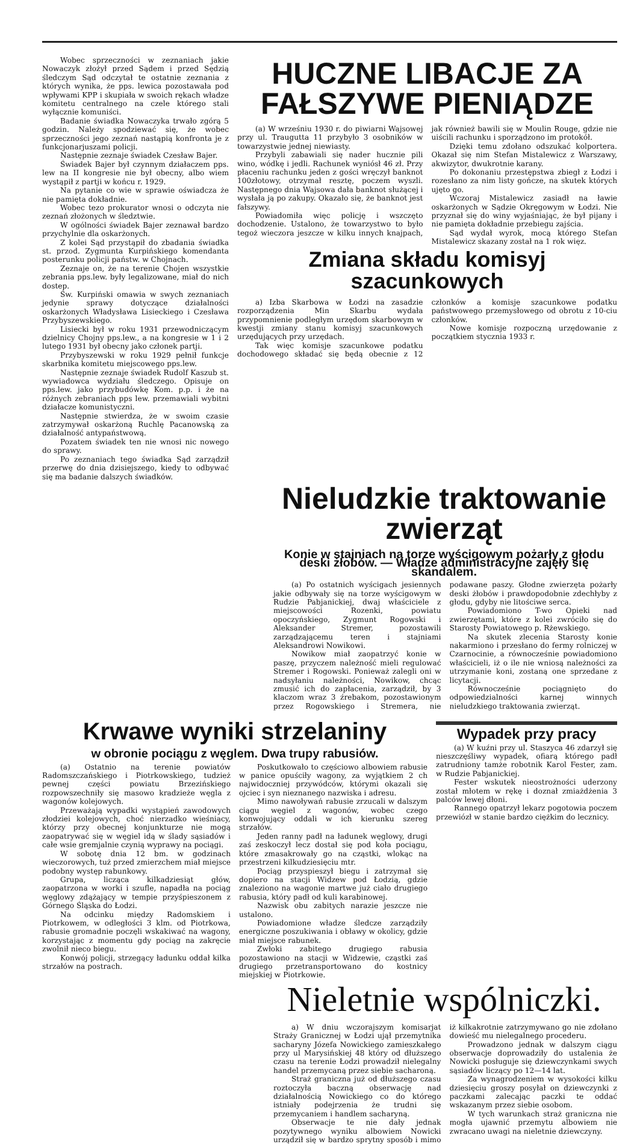Wobec sprzeczności w zeznaniach jakie Nowaczyk złożył przed Sądem i przed Sędzią śledczym Sąd odczytał te ostatnie zeznania z których wynika, że pps. lewica pozostawała pod wpływami KPP i skupiała w swoich rękach władze komitetu centralnego na czele którego stali wyłącznie komuniści.
Badanie świadka Nowaczyka trwało zgórą 5 godzin. Należy spodziewać się, że wobec sprzeczności jego zeznań nastąpią konfronta je z funkcjonarjuszami policji.
Następnie zeznaje świadek Czesław Bajer.
Świadek Bajer był czynnym działaczem pps. lew na II kongresie nie był obecny, albo wiem wystąpił z partji w końcu r. 1929.
Na pytanie co wie w sprawie oświadcza że nie pamięta dokładnie.
Wobec tezo prokurator wnosi o odczyta nie zeznań złożonych w śledztwie.
W ogólności świadek Bajer zeznawał bardzo przychylnie dla oskarżonych.
Z kolei Sąd przystąpił do zbadania świadka st. przod. Zygmunta Kurpińskiego komendanta posterunku policji państw. w Chojnach.
Zeznaje on, że na terenie Chojen wszystkie zebrania pps.lew. były legalizowane, miał do nich dostep.
Św. Kurpiński omawia w swych zeznaniach jedynie sprawy dotyczące działalności oskarżonych Władysława Lisieckiego i Czesława Przybyszewskiego.
Lisiecki był w roku 1931 przewodniczącym dzielnicy Chojny pps.lew., a na kongresie w 1 i 2 lutego 1931 był obecny jako członek partji.
Przybyszewski w roku 1929 pełnił funkcje skarbnika komitetu miejscowego pps.lew.
Następnie zeznaje świadek Rudolf Kaszub st. wywiadowca wydziału śledczego. Opisuje on pps.lew. jako przybudówkę Kom. p.p. i że na różnych zebraniach pps lew. przemawiali wybitni działacze komunistyczni.
Następnie stwierdza, że w swoim czasie zatrzymywał oskarżoną Ruchlę Pacanowską za działalność antypaństwową.
Pozatem świadek ten nie wnosi nic nowego do sprawy.
Po zeznaniach tego świadka Sąd zarządził przerwę do dnia dzisiejszego, kiedy to odbywać się ma badanie dalszych świadków.
HUCZNE LIBACJE ZA FAŁSZYWE PIENIĄDZE
(a) W wrześniu 1930 r. do piwiarni Wajsowej przy ul. Traugutta 11 przybyło 3 osobników w towarzystwie jednej niewiasty.
Przybyli zabawiali się nader hucznie pili wino, wódkę i jedli. Rachunek wyniósł 46 zł. Przy płaceniu rachunku jeden z gości wręczył banknot 100złotowy, otrzymał resztę, poczem wyszli. Następnego dnia Wajsowa dała banknot służącej i wysłała ją po zakupy. Okazało się, że banknot jest fałszywy.
Powiadomiła więc policję i wszczęto dochodzenie. Ustalono, że towarzystwo to było tegoż wieczora jeszcze w kilku innych knajpach, jak również bawili się w Moulin Rouge, gdzie nie uiścili rachunku i sporządzono im protokół.
Dzięki temu zdołano odszukać kolportera. Okazał się nim Stefan Mistalewicz z Warszawy, akwizytor, dwukrotnie karany.
Po dokonaniu przestępstwa zbiegł z Łodzi i rozesłano za nim listy gończe, na skutek których ujęto go.
Wczoraj Mistalewicz zasiadł na ławie oskarżonych w Sądzie Okręgowym w Łodzi. Nie przyznał się do winy wyjaśniając, że był pijany i nie pamięta dokładnie przebiegu zajścia.
Sąd wydał wyrok, mocą którego Stefan Mistalewicz skazany został na 1 rok więz.
Zmiana składu komisyj szacunkowych
a) Izba Skarbowa w Łodzi na zasadzie rozporządzenia Min Skarbu wydała przypomnienie podległym urzędom skarbowym w kwestji zmiany stanu komisyj szacunkowych urzędujących przy urzędach.
Tak więc komisje szacunkowe podatku dochodowego składać się będą obecnie z 12 członków a komisje szacunkowe podatku państwowego przemysłowego od obrotu z 10-ciu członków.
Nowe komisje rozpoczną urzędowanie z początkiem stycznia 1933 r.
Nieludzkie traktowanie zwierząt
Konie w stajniach na torze wyścigowym pożarły z głodu deski żłobów. — Władze administracyjne zajęły się skandalem.
(a) Po ostatnich wyścigach jesiennych jakie odbywały się na torze wyścigowym w Rudzie Pabjanickiej, dwaj właściciele z miejscowości Rozenki, powiatu opoczyńskiego, Zygmunt Rogowski i Aleksander Stremer, pozostawili zarządzającemu teren i stajniami Aleksandrowi Nowikowi.
Nowikow miał zaopatrzyć konie w paszę, przyczem należność mieli regulować Stremer i Rogowski. Ponieważ zalegli oni w nadsyłaniu należności, Nowikow, chcąc zmusić ich do zapłacenia, zarządził, by 3 klaczom wraz 3 źrebakom, pozostawionym przez Rogowskiego i Stremera, nie podawane paszy. Głodne zwierzęta pożarły deski żłobów i prawdopodobnie zdechłyby z głodu, gdyby nie litościwe serca.
Powiadomiono T-wo Opieki nad zwierzętami, które z kolei zwróciło się do Starosty Powiatowego p. Rżewskiego.
Na skutek zlecenia Starosty konie nakarmiono i przesłano do fermy rolniczej w Czarnocinie, a równocześnie powiadomiono właścicieli, iż o ile nie wniosą należności za utrzymanie koni, zostaną one sprzedane z licytacji.
Równocześnie pociągnięto do odpowiedzialności karnej winnych nieludzkiego traktowania zwierząt.
Krwawe wyniki strzelaniny
w obronie pociągu z węglem. Dwa trupy rabusiów.
(a) Ostatnio na terenie powiatów Radomszczańskiego i Piotrkowskiego, tudzież pewnej części powiatu Brzezińskiego rozpowszechniły się masowo kradzieże węgla z wagonów kolejowych.
Przeważają wypadki wystąpień zawodowych złodziei kolejowych, choć nierzadko wieśniacy, którzy przy obecnej konjunkturze nie mogą zaopatrywać się w węgiel idą w ślady sąsiadów i całe wsie gremjalnie czynią wyprawy na pociągi.
W sobotę dnia 12 bm. w godzinach wieczorowych, tuż przed zmierzchem miał miejsce podobny występ rabunkowy.
Grupa, licząca kilkadziesiąt głów, zaopatrzona w worki i szufle, napadła na pociąg węglowy zdążający w tempie przyśpieszonem z Górnego Śląska do Łodzi.
Na odcinku między Radomskiem i Piotrkowem, w odległości 3 klm. od Piotrkowa, rabusie gromadnie poczęli wskakiwać na wagony, korzystając z momentu gdy pociąg na zakręcie zwolnił nieco biegu.
Konwój policji, strzegący ładunku oddał kilka strzałów na postrach.
Poskutkowało to częściowo albowiem rabusie w panice opuściły wagony, za wyjątkiem 2 ch najwidoczniej przywódców, którymi okazali się ojciec i syn nieznanego nazwiska i adresu.
Mimo nawoływań rabusie zrzucali w dalszym ciągu węgiel z wagonów, wobec czego konwojujący oddali w ich kierunku szereg strzałów.
Jeden ranny padł na ładunek węglowy, drugi zaś zeskoczył lecz dostał się pod koła pociągu, które zmasakrowały go na cząstki, wlokąc na przestrzeni kilkudziesięciu mtr.
Pociąg przyspieszył biegu i zatrzymał się dopiero na stacji Widzew pod Łodzią, gdzie znaleziono na wagonie martwe już ciało drugiego rabusia, który padł od kuli karabinowej.
Nazwisk obu zabitych narazie jeszcze nie ustalono.
Powiadomione władze śledcze zarządziły energiczne poszukiwania i obławy w okolicy, gdzie miał miejsce rabunek.
Zwłoki zabitego drugiego rabusia pozostawiono na stacji w Widzewie, cząstki zaś drugiego przetransportowano do kostnicy miejskiej w Piotrkowie.
Wypadek przy pracy
(a) W kuźni przy ul. Staszyca 46 zdarzył się nieszczęśliwy wypadek, ofiarą którego padł zatrudniony tamże robotnik Karol Fester, zam. w Rudzie Pabjanickiej.
Fester wskutek nieostrożności uderzony został młotem w rękę i doznał zmiażdżenia 3 palców lewej dłoni.
Rannego opatrzył lekarz pogotowia poczem przewiózł w stanie bardzo ciężkim do lecznicy.
Nieletnie wspólniczki.
a) W dniu wczorajszym komisarjat Straży Granicznej w Łodzi ujął przemytnika sacharyny Józefa Nowickiego zamieszkałego przy ul Marysińskiej 48 który od dłuższego czasu na terenie Łodzi prowadził nielegalny handel przemycaną przez siebie sacharoną.
Straż graniczna już od dłuższego czasu roztoczyła baczną obserwację nad działalnością Nowickiego co do którego istniały podejrzenia że trudni się przemycaniem i handlem sacharyną.
Obserwacje te nie dały jednak pozytywnego wyniku albowiem Nowicki urządził się w bardzo sprytny sposób i mimo iż kilkakrotnie zatrzymywano go nie zdołano dowieść mu nielegalnego procederu.
Prowadzono jednak w dalszym ciągu obserwacje doprowadziły do ustalenia że Nowicki posługuje się dziewczynkami swych sąsiadów liczący po 12—14 lat.
Za wynagrodzeniem w wysokości kilku dziesięciu groszy posyłał on dziewczynki z paczkami zalecając paczki te oddać wskazanym przez siebie osobom.
W tych warunkach straż graniczna nie mogła ujawnić przemytu albowiem nie zwracano uwagi na nieletnie dziewczyny.